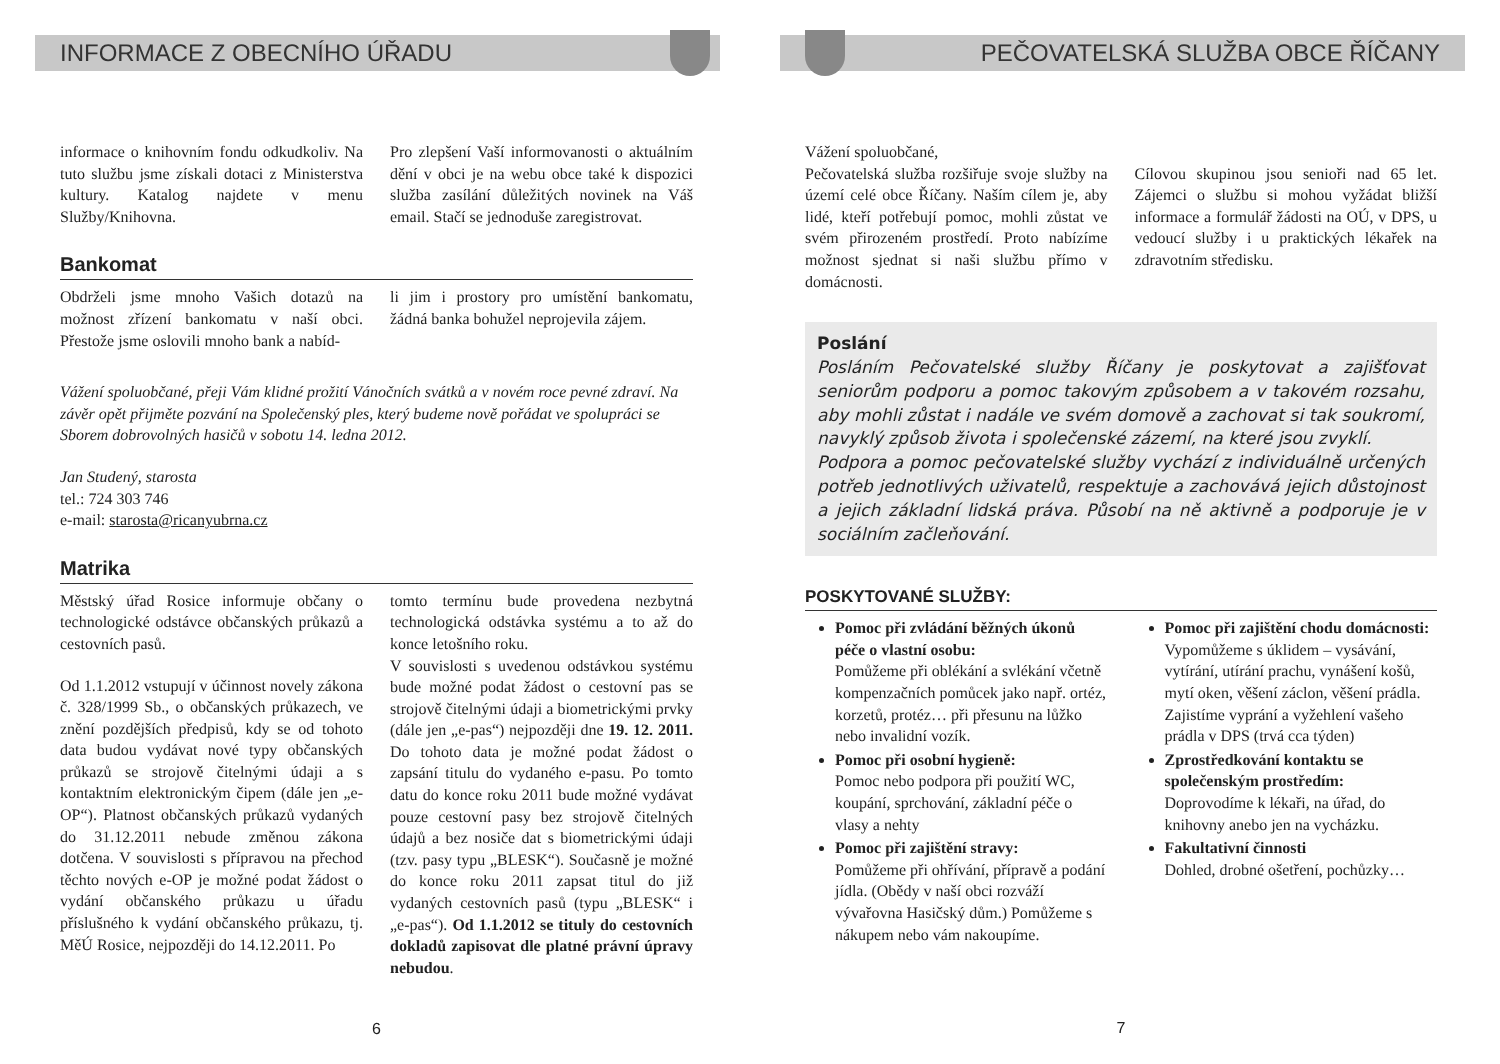INFORMACE Z OBECNÍHO ÚŘADU
informace o knihovním fondu odkudkoliv. Na tuto službu jsme získali dotaci z Ministerstva kultury. Katalog najdete v menu Služby/Knihovna.
Pro zlepšení Vaší informovanosti o aktuálním dění v obci je na webu obce také k dispozici služba zasílání důležitých novinek na Váš email. Stačí se jednoduše zaregistrovat.
Bankomat
Obdrželi jsme mnoho Vašich dotazů na možnost zřízení bankomatu v naší obci. Přestože jsme oslovili mnoho bank a nabíd-
li jim i prostory pro umístění bankomatu, žádná banka bohužel neprojevila zájem.
Vážení spoluobčané, přeji Vám klidné prožití Vánočních svátků a v novém roce pevné zdraví. Na závěr opět přijměte pozvání na Společenský ples, který budeme nově pořádat ve spolupráci se Sborem dobrovolných hasičů v sobotu 14. ledna 2012.
Jan Studený, starosta
tel.: 724 303 746
e-mail: starosta@ricanyubrna.cz
Matrika
Městský úřad Rosice informuje občany o technologické odstávce občanských průkazů a cestovních pasů.
Od 1.1.2012 vstupují v účinnost novely zákona č. 328/1999 Sb., o občanských průkazech, ve znění pozdějších předpisů, kdy se od tohoto data budou vydávat nové typy občanských průkazů se strojově čitelnými údaji a s kontaktním elektronickým čipem (dále jen „e-OP“). Platnost občanských průkazů vydaných do 31.12.2011 nebude změnou zákona dotčena. V souvislosti s přípravou na přechod těchto nových e-OP je možné podat žádost o vydání občanského průkazu u úřadu příslušného k vydání občanského průkazu, tj. MěÚ Rosice, nejpozději do 14.12.2011. Po
tomto termínu bude provedena nezbytná technologická odstávka systému a to až do konce letošního roku.
V souvislosti s uvedenou odstávkou systému bude možné podat žádost o cestovní pas se strojově čitelnými údaji a biometrickými prvky (dále jen „e-pas“) nejpozději dne 19. 12. 2011. Do tohoto data je možné podat žádost o zapsání titulu do vydaného e-pasu. Po tomto datu do konce roku 2011 bude možné vydávat pouze cestovní pasy bez strojově čitelných údajů a bez nosiče dat s biometrickými údaji (tzv. pasy typu „BLESK“). Současně je možné do konce roku 2011 zapsat titul do již vydaných cestovních pasů (typu „BLESK“ i „e-pas“). Od 1.1.2012 se tituly do cestovních dokladů zapisovat dle platné právní úpravy nebudou.
6
PEČOVATELSKÁ SLUŽBA OBCE ŘÍČANY
Vážení spoluobčané,
Pečovatelská služba rozšiřuje svoje služby na území celé obce Říčany. Naším cílem je, aby lidé, kteří potřebují pomoc, mohli zůstat ve svém přirozeném prostředí. Proto nabízíme možnost sjednat si naši službu přímo v domácnosti.
Cílovou skupinou jsou senioři nad 65 let. Zájemci o službu si mohou vyžádat bližší informace a formulář žádosti na OÚ, v DPS, u vedoucí služby i u praktických lékařek na zdravotním středisku.
Poslání
Posláním Pečovatelské služby Říčany je poskytovat a zajišťovat seniorům podporu a pomoc takovým způsobem a v takovém rozsahu, aby mohli zůstat i nadále ve svém domově a zachovat si tak soukromí, navyklý způsob života i společenské zázemí, na které jsou zvyklí.
Podpora a pomoc pečovatelské služby vychází z individuálně určených potřeb jednotlivých uživatelů, respektuje a zachovává jejich důstojnost a jejich základní lidská práva. Působí na ně aktivně a podporuje je v sociálním začleňování.
POSKYTOVANÉ SLUŽBY:
Pomoc při zvládání běžných úkonů péče o vlastní osobu:
Pomůžeme při oblékání a svlékání včetně kompenzačních pomůcek jako např. ortéz, korzetů, protéz… při přesunu na lůžko nebo invalidní vozík.
Pomoc při osobní hygieně:
Pomoc nebo podpora při použití WC, koupání, sprchování, základní péče o vlasy a nehty
Pomoc při zajištění stravy:
Pomůžeme při ohřívání, přípravě a podání jídla. (Obědy v naší obci rozváží vývařovna Hasičský dům.) Pomůžeme s nákupem nebo vám nakoupíme.
Pomoc při zajištění chodu domácnosti:
Vypomůžeme s úklidem – vysávání, vytírání, utírání prachu, vynášení košů, mytí oken, věšení záclon, věšení prádla. Zajistíme vyprání a vyžehlení vašeho prádla v DPS (trvá cca týden)
Zprostředkování kontaktu se společenským prostředím:
Doprovodíme k lékaři, na úřad, do knihovny anebo jen na vycházku.
Fakultativní činnosti
Dohled, drobné ošetření, pochůzky…
7